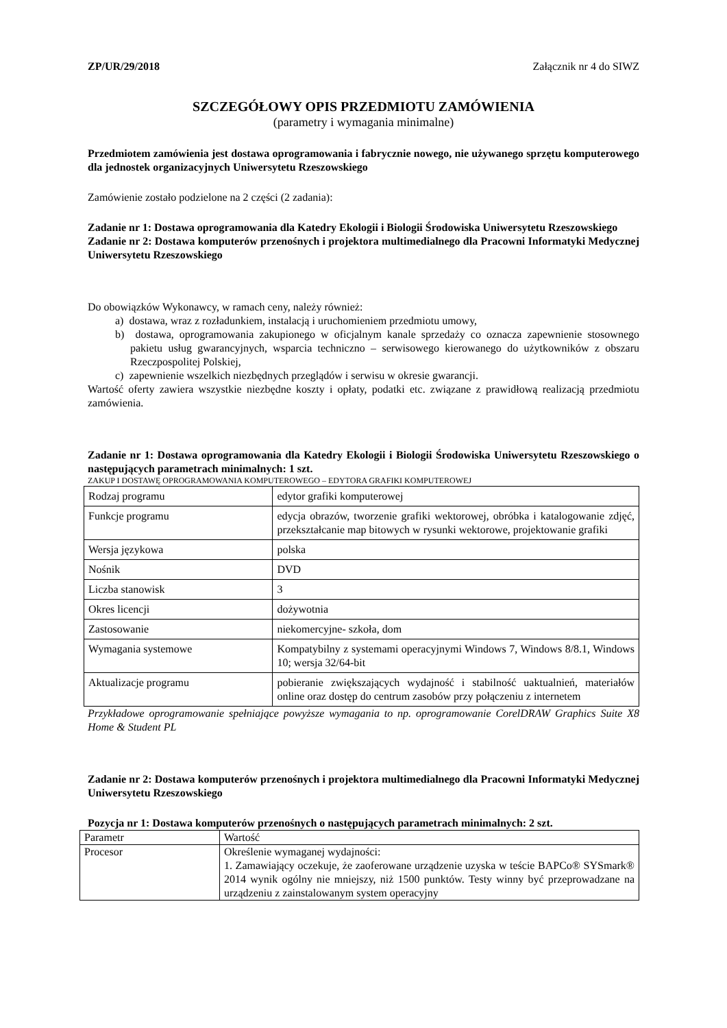ZP/UR/29/2018 Załącznik nr 4 do SIWZ
SZCZEGÓŁOWY OPIS PRZEDMIOTU ZAMÓWIENIA
(parametry i wymagania minimalne)
Przedmiotem zamówienia jest dostawa oprogramowania i fabrycznie nowego, nie używanego sprzętu komputerowego dla jednostek organizacyjnych Uniwersytetu Rzeszowskiego
Zamówienie zostało podzielone na 2 części (2 zadania):
Zadanie nr 1: Dostawa oprogramowania dla Katedry Ekologii i Biologii Środowiska Uniwersytetu Rzeszowskiego
Zadanie nr 2: Dostawa komputerów przenośnych i projektora multimedialnego dla Pracowni Informatyki Medycznej Uniwersytetu Rzeszowskiego
Do obowiązków Wykonawcy, w ramach ceny, należy również:
a) dostawa, wraz z rozładunkiem, instalacją i uruchomieniem przedmiotu umowy,
b) dostawa, oprogramowania zakupionego w oficjalnym kanale sprzedaży co oznacza zapewnienie stosownego pakietu usług gwarancyjnych, wsparcia techniczno – serwisowego kierowanego do użytkowników z obszaru Rzeczpospolitej Polskiej,
c) zapewnienie wszelkich niezbędnych przeglądów i serwisu w okresie gwarancji.
Wartość oferty zawiera wszystkie niezbędne koszty i opłaty, podatki etc. związane z prawidłową realizacją przedmiotu zamówienia.
Zadanie nr 1: Dostawa oprogramowania dla Katedry Ekologii i Biologii Środowiska Uniwersytetu Rzeszowskiego o następujących parametrach minimalnych: 1 szt.
ZAKUP I DOSTAWĘ OPROGRAMOWANIA KOMPUTEROWEGO – EDYTORA GRAFIKI KOMPUTEROWEJ
| Rodzaj programu | edytor grafiki komputerowej |
| Funkcje programu | edycja obrazów, tworzenie grafiki wektorowej, obróbka i katalogowanie zdjęć, przekształcanie map bitowych w rysunki wektorowe, projektowanie grafiki |
| Wersja językowa | polska |
| Nośnik | DVD |
| Liczba stanowisk | 3 |
| Okres licencji | dożywotnia |
| Zastosowanie | niekomercyjne- szkoła, dom |
| Wymagania systemowe | Kompatybilny z systemami operacyjnymi Windows 7, Windows 8/8.1, Windows 10; wersja 32/64-bit |
| Aktualizacje programu | pobieranie zwiększających wydajność i stabilność uaktualnień, materiałów online oraz dostęp do centrum zasobów przy połączeniu z internetem |
Przykładowe oprogramowanie spełniające powyższe wymagania to np. oprogramowanie CorelDRAW Graphics Suite X8 Home & Student PL
Zadanie nr 2: Dostawa komputerów przenośnych i projektora multimedialnego dla Pracowni Informatyki Medycznej Uniwersytetu Rzeszowskiego
Pozycja nr 1: Dostawa komputerów przenośnych o następujących parametrach minimalnych: 2 szt.
| Parametr | Wartość |
| Procesor | Określenie wymaganej wydajności: 1. Zamawiający oczekuje, że zaoferowane urządzenie uzyska w teście BAPCo® SYSmark® 2014 wynik ogólny nie mniejszy, niż 1500 punktów. Testy winny być przeprowadzane na urządzeniu z zainstalowanym system operacyjny |